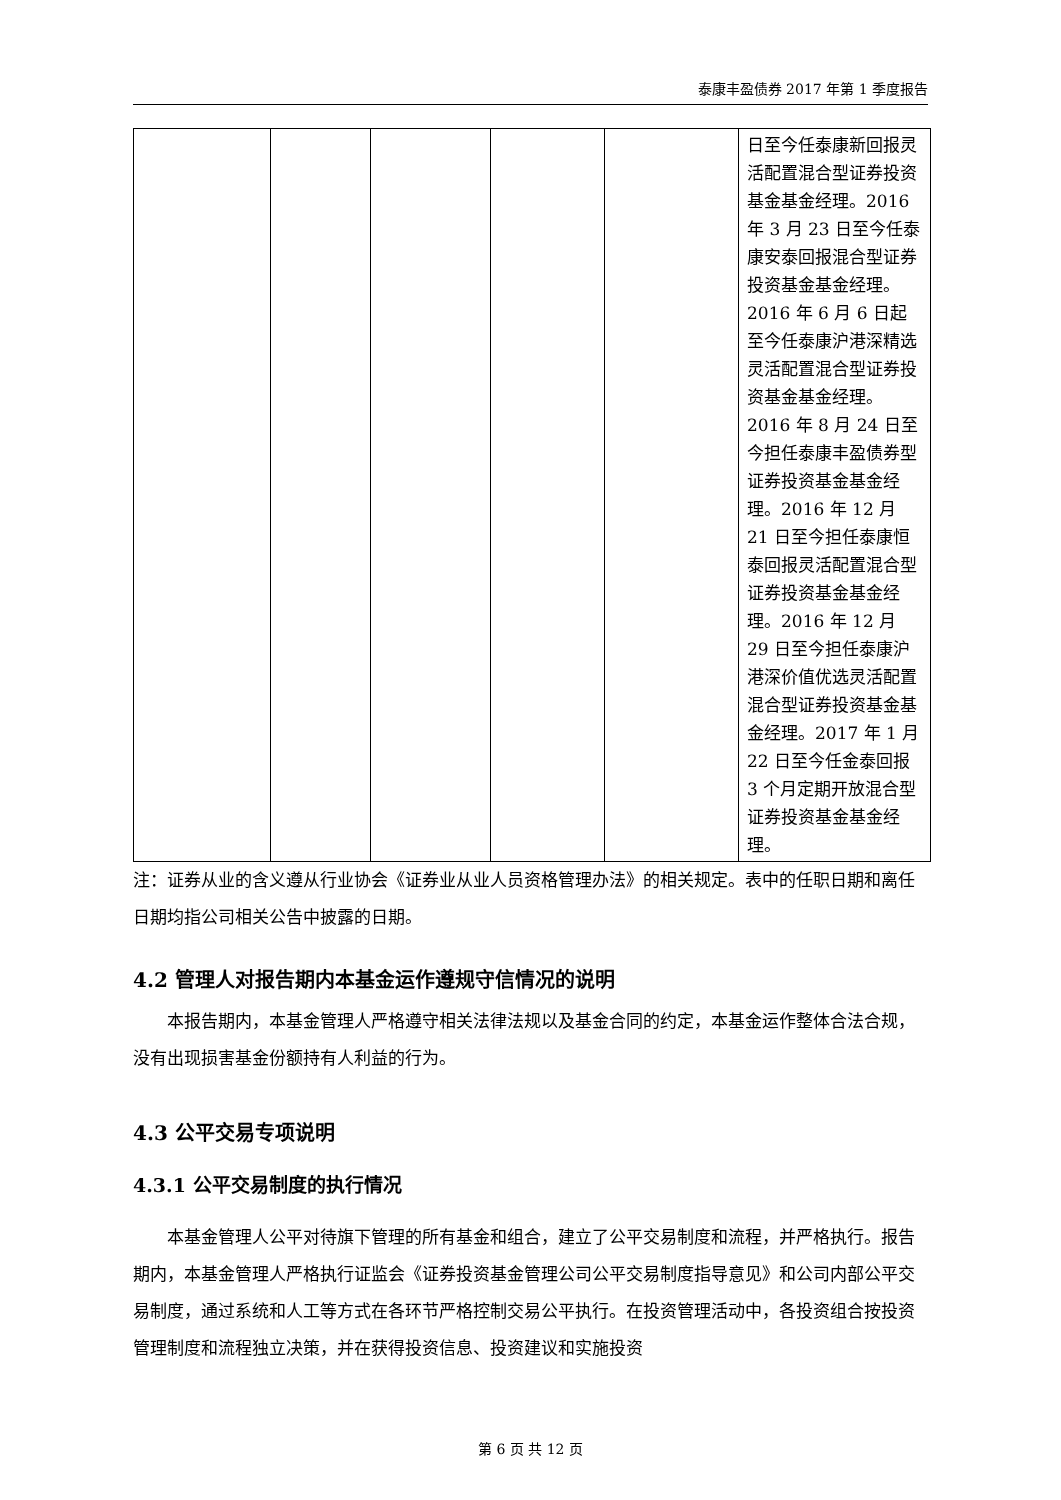泰康丰盈债券 2017 年第 1 季度报告
| | | | | | 日至今任泰康新回报灵活配置混合型证券投资基金基金经理。2016 年 3 月 23 日至今任泰康安泰回报混合型证券投资基金基金经理。2016 年 6 月 6 日起至今任泰康沪港深精选灵活配置混合型证券投资基金基金经理。2016 年 8 月 24 日至今担任泰康丰盈债券型证券投资基金基金经理。2016 年 12 月 21 日至今担任泰康恒泰回报灵活配置混合型证券投资基金基金经理。2016 年 12 月 29 日至今担任泰康沪港深价值优选灵活配置混合型证券投资基金基金经理。2017 年 1 月 22 日至今任金泰回报 3 个月定期开放混合型证券投资基金基金经理。 |
注：证券从业的含义遵从行业协会《证券业从业人员资格管理办法》的相关规定。表中的任职日期和离任日期均指公司相关公告中披露的日期。
4.2 管理人对报告期内本基金运作遵规守信情况的说明
本报告期内，本基金管理人严格遵守相关法律法规以及基金合同的约定，本基金运作整体合法合规，没有出现损害基金份额持有人利益的行为。
4.3 公平交易专项说明
4.3.1 公平交易制度的执行情况
本基金管理人公平对待旗下管理的所有基金和组合，建立了公平交易制度和流程，并严格执行。报告期内，本基金管理人严格执行证监会《证券投资基金管理公司公平交易制度指导意见》和公司内部公平交易制度，通过系统和人工等方式在各环节严格控制交易公平执行。在投资管理活动中，各投资组合按投资管理制度和流程独立决策，并在获得投资信息、投资建议和实施投资
第 6 页 共 12 页